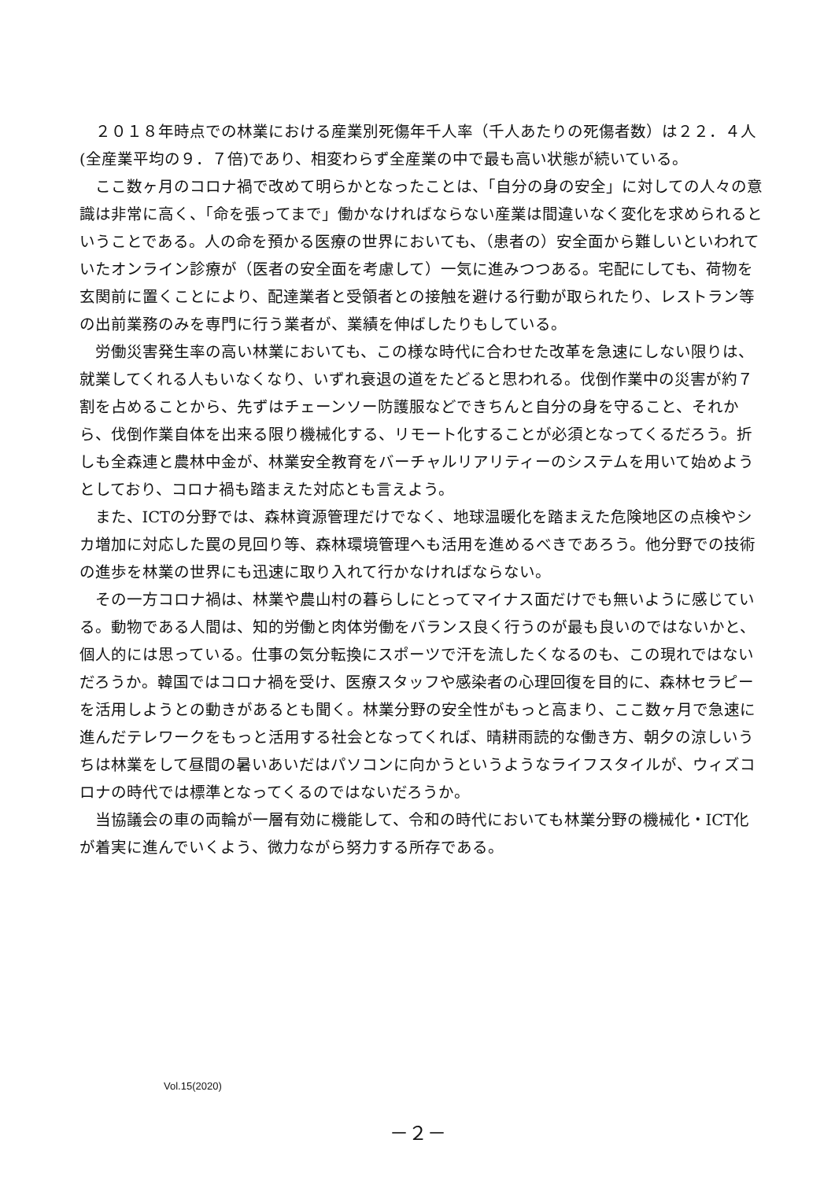２０１８年時点での林業における産業別死傷年千人率（千人あたりの死傷者数）は２２．４人(全産業平均の９．７倍)であり、相変わらず全産業の中で最も高い状態が続いている。
ここ数ヶ月のコロナ禍で改めて明らかとなったことは、「自分の身の安全」に対しての人々の意識は非常に高く、「命を張ってまで」働かなければならない産業は間違いなく変化を求められるということである。人の命を預かる医療の世界においても、（患者の）安全面から難しいといわれていたオンライン診療が（医者の安全面を考慮して）一気に進みつつある。宅配にしても、荷物を玄関前に置くことにより、配達業者と受領者との接触を避ける行動が取られたり、レストラン等の出前業務のみを専門に行う業者が、業績を伸ばしたりもしている。
労働災害発生率の高い林業においても、この様な時代に合わせた改革を急速にしない限りは、就業してくれる人もいなくなり、いずれ衰退の道をたどると思われる。伐倒作業中の災害が約７割を占めることから、先ずはチェーンソー防護服などできちんと自分の身を守ること、それから、伐倒作業自体を出来る限り機械化する、リモート化することが必須となってくるだろう。折しも全森連と農林中金が、林業安全教育をバーチャルリアリティーのシステムを用いて始めようとしており、コロナ禍も踏まえた対応とも言えよう。
また、ICTの分野では、森林資源管理だけでなく、地球温暖化を踏まえた危険地区の点検やシカ増加に対応した罠の見回り等、森林環境管理へも活用を進めるべきであろう。他分野での技術の進歩を林業の世界にも迅速に取り入れて行かなければならない。
その一方コロナ禍は、林業や農山村の暮らしにとってマイナス面だけでも無いように感じている。動物である人間は、知的労働と肉体労働をバランス良く行うのが最も良いのではないかと、個人的には思っている。仕事の気分転換にスポーツで汗を流したくなるのも、この現れではないだろうか。韓国ではコロナ禍を受け、医療スタッフや感染者の心理回復を目的に、森林セラピーを活用しようとの動きがあるとも聞く。林業分野の安全性がもっと高まり、ここ数ヶ月で急速に進んだテレワークをもっと活用する社会となってくれば、晴耕雨読的な働き方、朝夕の涼しいうちは林業をして昼間の暑いあいだはパソコンに向かうというようなライフスタイルが、ウィズコロナの時代では標準となってくるのではないだろうか。
当協議会の車の両輪が一層有効に機能して、令和の時代においても林業分野の機械化・ICT化が着実に進んでいくよう、微力ながら努力する所存である。
Vol.15(2020)
－２－